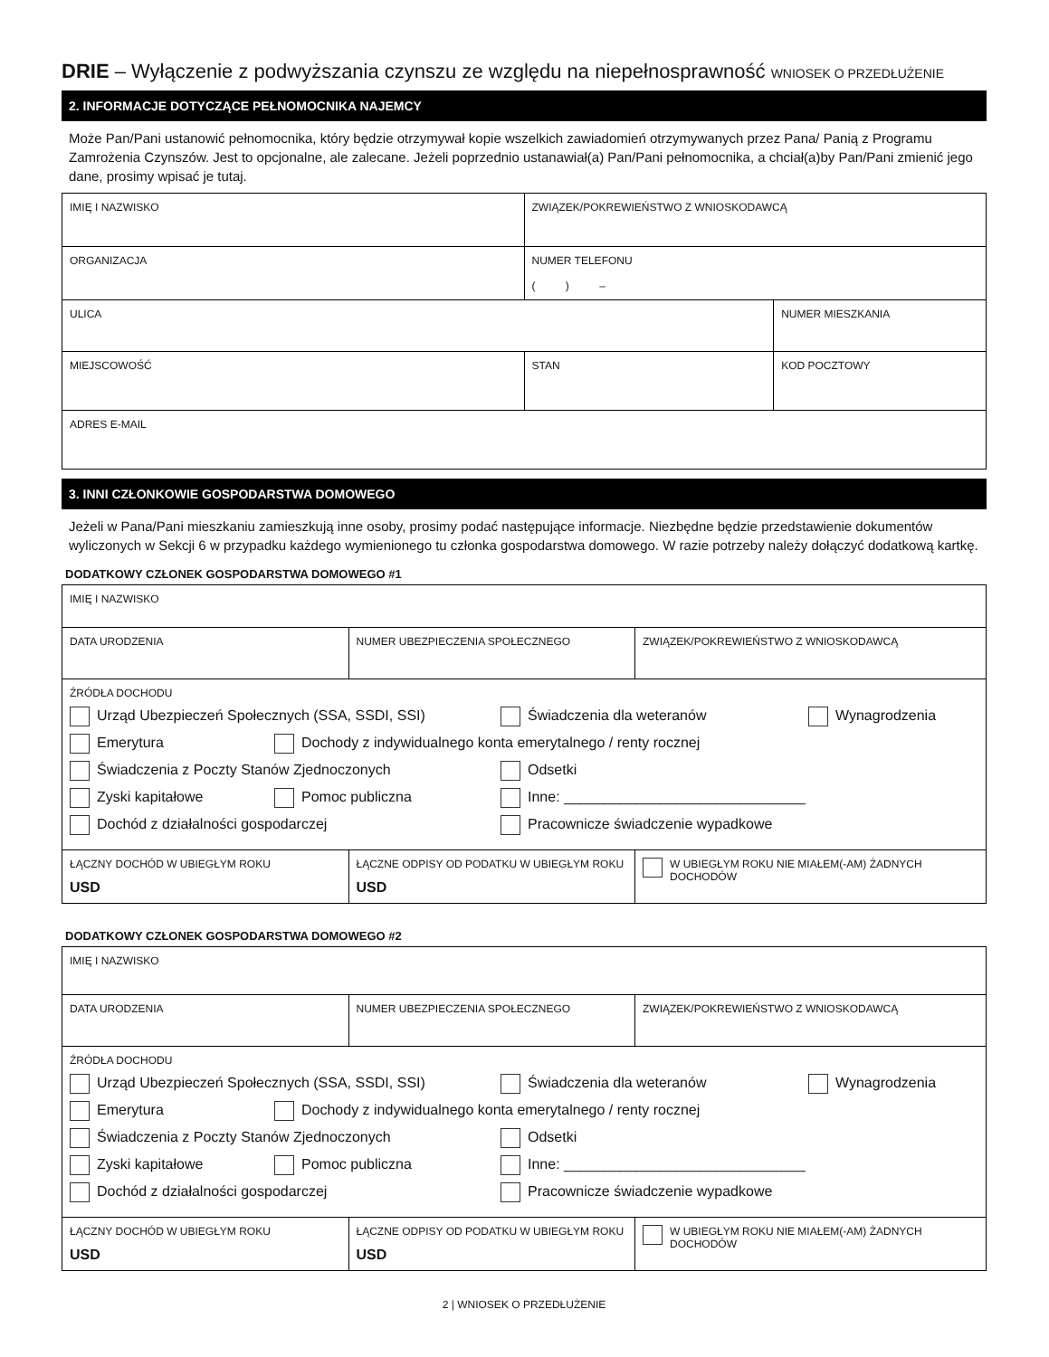DRIE – Wyłączenie z podwyższania czynszu ze względu na niepełnosprawność WNIOSEK O PRZEDŁUŻENIE
2. INFORMACJE DOTYCZĄCE PEŁNOMOCNIKA NAJEMCY
Może Pan/Pani ustanowić pełnomocnika, który będzie otrzymywał kopie wszelkich zawiadomień otrzymywanych przez Pana/ Panią z Programu Zamrożenia Czynszów. Jest to opcjonalne, ale zalecane. Jeżeli poprzednio ustanawiał(a) Pan/Pani pełnomocnika, a chciał(a)by Pan/Pani zmienić jego dane, prosimy wpisać je tutaj.
| IMIĘ I NAZWISKO | ZWIĄZEK/POKREWIEŃSTWO Z WNIOSKODAWCĄ | |
| ORGANIZACJA | NUMER TELEFONU ( ) – | |
| ULICA | | NUMER MIESZKANIA |
| MIEJSCOWOŚĆ | STAN | KOD POCZTOWY |
| ADRES E-MAIL | | |
3. INNI CZŁONKOWIE GOSPODARSTWA DOMOWEGO
Jeżeli w Pana/Pani mieszkaniu zamieszkują inne osoby, prosimy podać następujące informacje. Niezbędne będzie przedstawienie dokumentów wyliczonych w Sekcji 6 w przypadku każdego wymienionego tu członka gospodarstwa domowego. W razie potrzeby należy dołączyć dodatkową kartkę.
DODATKOWY CZŁONEK GOSPODARSTWA DOMOWEGO #1
| IMIĘ I NAZWISKO | | |
| DATA URODZENIA | NUMER UBEZPIECZENIA SPOŁECZNEGO | ZWIĄZEK/POKREWIEŃSTWO Z WNIOSKODAWCĄ |
| ŹRÓDŁA DOCHODU Urząd Ubezpieczeń Społecznych (SSA, SSDI, SSI) Świadczenia dla weteranów Wynagrodzenia Emerytura Dochody z indywidualnego konta emerytalnego / renty rocznej Świadczenia z Poczty Stanów Zjednoczonych Odsetki Zyski kapitałowe Pomoc publiczna Inne: ______________________________ Dochód z działalności gospodarczej Pracownicze świadczenie wypadkowe | | |
| ŁĄCZNY DOCHÓD W UBIEGŁYM ROKU USD | ŁĄCZNE ODPISY OD PODATKU W UBIEGŁYM ROKU USD | W UBIEGŁYM ROKU NIE MIAŁEM(-AM) ŻADNYCH DOCHODÓW |
DODATKOWY CZŁONEK GOSPODARSTWA DOMOWEGO #2
| IMIĘ I NAZWISKO | | |
| DATA URODZENIA | NUMER UBEZPIECZENIA SPOŁECZNEGO | ZWIĄZEK/POKREWIEŃSTWO Z WNIOSKODAWCĄ |
| ŹRÓDŁA DOCHODU Urząd Ubezpieczeń Społecznych (SSA, SSDI, SSI) Świadczenia dla weteranów Wynagrodzenia Emerytura Dochody z indywidualnego konta emerytalnego / renty rocznej Świadczenia z Poczty Stanów Zjednoczonych Odsetki Zyski kapitałowe Pomoc publiczna Inne: ______________________________ Dochód z działalności gospodarczej Pracownicze świadczenie wypadkowe | | |
| ŁĄCZNY DOCHÓD W UBIEGŁYM ROKU USD | ŁĄCZNE ODPISY OD PODATKU W UBIEGŁYM ROKU USD | W UBIEGŁYM ROKU NIE MIAŁEM(-AM) ŻADNYCH DOCHODÓW |
2 | WNIOSEK O PRZEDŁUŻENIE